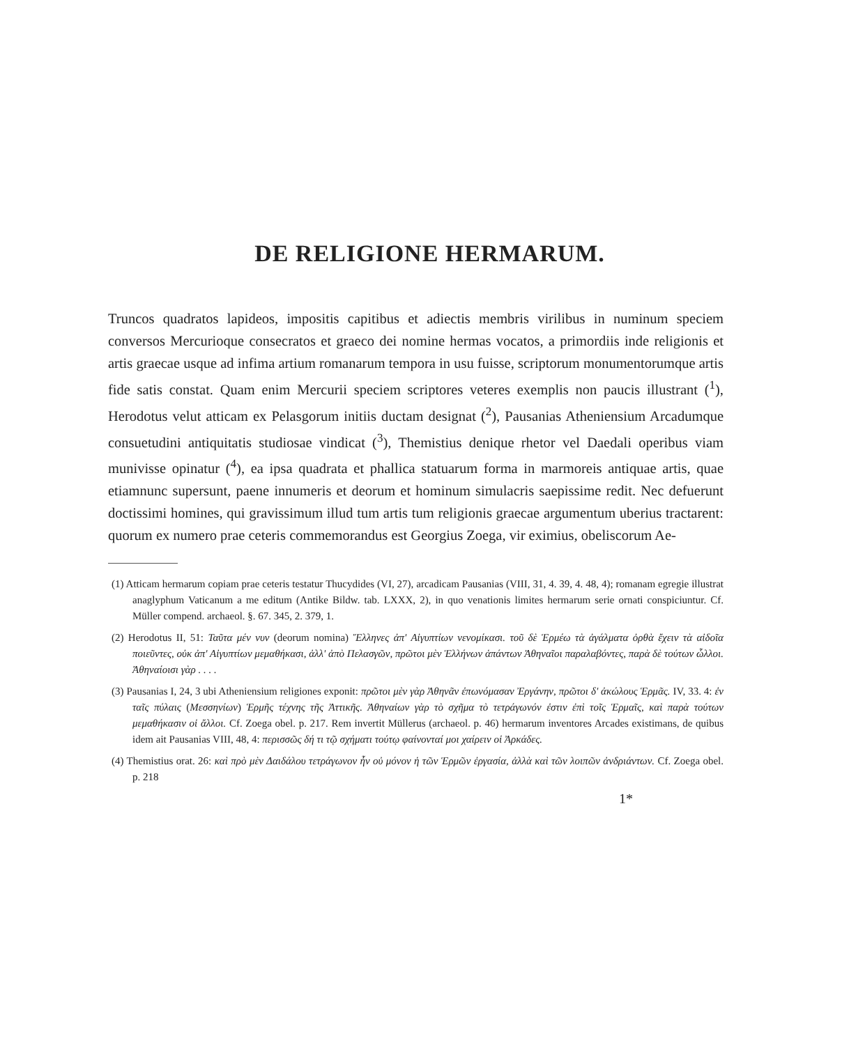DE RELIGIONE HERMARUM.
Truncos quadratos lapideos, impositis capitibus et adiectis membris virilibus in numinum speciem conversos Mercurioque consecratos et graeco dei nomine hermas vocatos, a primordiis inde religionis et artis graecae usque ad infima artium romanarum tempora in usu fuisse, scriptorum monumentorumque artis fide satis constat. Quam enim Mercurii speciem scriptores veteres exemplis non paucis illustrant (<sup>1</sup>), Herodotus velut atticam ex Pelasgorum initiis ductam designat (<sup>2</sup>), Pausanias Atheniensium Arcadumque consuetudini antiquitatis studiosae vindicat (<sup>3</sup>), Themistius denique rhetor vel Daedali operibus viam munivisse opinatur (<sup>4</sup>), ea ipsa quadrata et phallica statuarum forma in marmoreis antiquae artis, quae etiamnunc supersunt, paene innumeris et deorum et hominum simulacris saepissime redit. Nec defuerunt doctissimi homines, qui gravissimum illud tum artis tum religionis graecae argumentum uberius tractarent: quorum ex numero prae ceteris commemorandus est Georgius Zoega, vir eximius, obeliscorum Ae-
(1) Atticam hermarum copiam prae ceteris testatur Thucydides (VI, 27), arcadicam Pausanias (VIII, 31, 4. 39, 4. 48, 4); romanam egregie illustrat anaglyphum Vaticanum a me editum (Antike Bildw. tab. LXXX, 2), in quo venationis limites hermarum serie ornati conspiciuntur. Cf. Müller compend. archaeol. §. 67. 345, 2. 379, 1.
(2) Herodotus II, 51: Ταῦτα μέν νυν (deorum nomina) Ἕλληνες ἀπ' Αἰγυπτίων νενομίκασι. τοῦ δὲ Ἑρμέω τὰ ἀγάλματα ὀρθὰ ἔχειν τὰ αἰδοῖα ποιεῦντες, οὐκ ἀπ' Αἰγυπτίων μεμαθήκασι, ἀλλ' ἀπὸ Πελασγῶν, πρῶτοι μὲν Ἑλλήνων ἁπάντων Ἀθηναῖοι παραλαβόντες, παρὰ δὲ τούτων ὧλλοι. Ἀθηναίοισι γὰρ . . . .
(3) Pausanias I, 24, 3 ubi Atheniensium religiones exponit: πρῶτοι μὲν γὰρ Ἀθηνᾶν ἐπωνόμασαν Ἐργάνην, πρῶτοι δ' ἀκώλους Ἑρμᾶς. IV, 33. 4: ἐν ταῖς πύλαις (Μεσσηνίων) Ἑρμῆς τέχνης τῆς Ἀττικῆς. Ἀθηναίων γὰρ τὸ σχῆμα τὸ τετράγωνόν ἐστιν ἐπὶ τοῖς Ἑρμαῖς, καὶ παρὰ τούτων μεμαθήκασιν οἱ ἄλλοι. Cf. Zoega obel. p. 217. Rem invertit Müllerus (archaeol. p. 46) hermarum inventores Arcades existimans, de quibus idem ait Pausanias VIII, 48, 4: περισσῶς δή τι τῷ σχήματι τούτῳ φαίνονταί μοι χαίρειν οἱ Ἀρκάδες.
(4) Themistius orat. 26: καὶ πρὸ μὲν Δαιδάλου τετράγωνον ἦν οὐ μόνον ἡ τῶν Ἑρμῶν ἐργασία, ἀλλὰ καὶ τῶν λοιπῶν ἀνδριάντων. Cf. Zoega obel. p. 218
1*